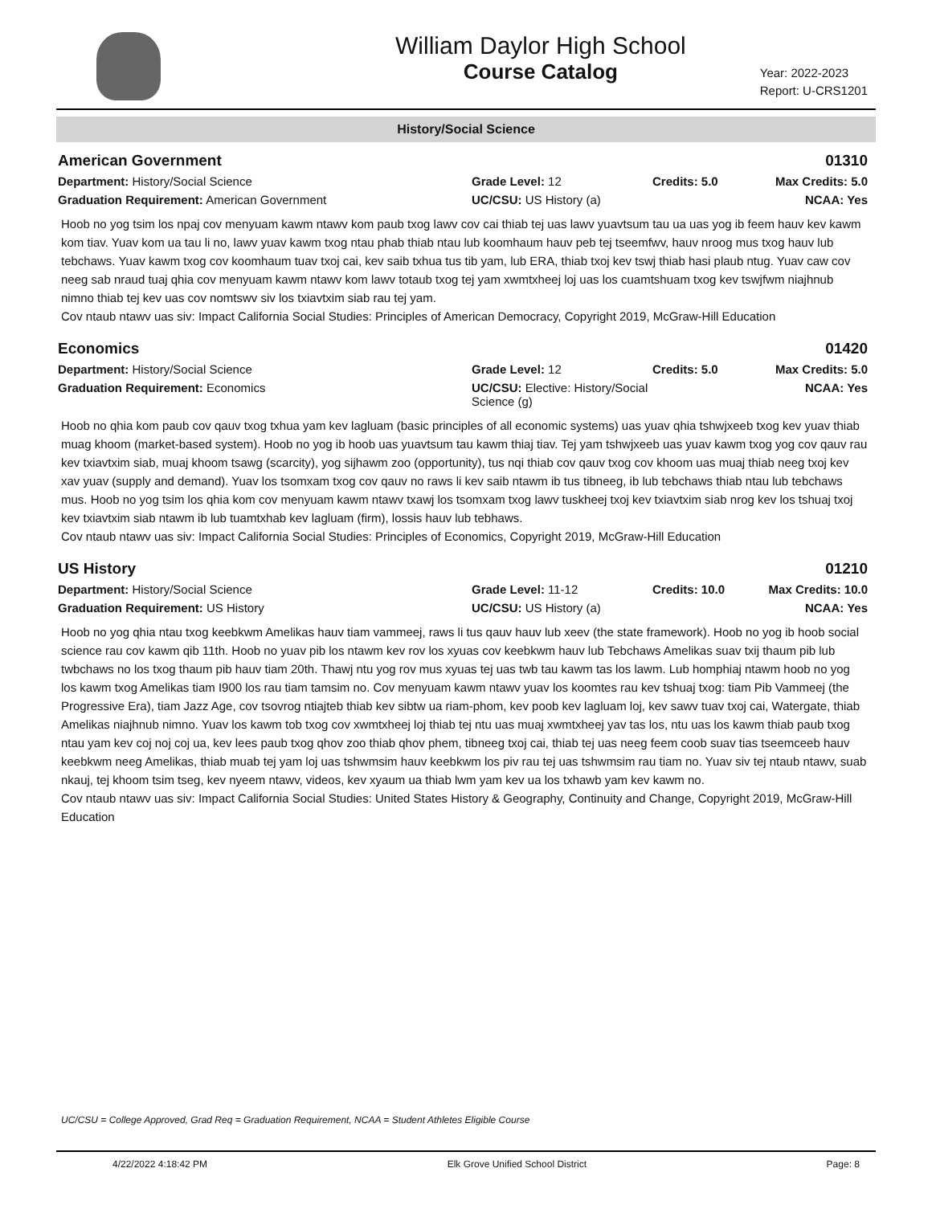William Daylor High School
Course Catalog
Year: 2022-2023
Report: U-CRS1201
History/Social Science
American Government 01310
Department: History/Social Science
Grade Level: 12
Credits: 5.0
Max Credits: 5.0
Graduation Requirement: American Government
UC/CSU: US History (a)
NCAA: Yes
Hoob no yog tsim los npaj cov menyuam kawm ntawv kom paub txog lawv cov cai thiab tej uas lawv yuavtsum tau ua uas yog ib feem hauv kev kawm kom tiav. Yuav kom ua tau li no, lawv yuav kawm txog ntau phab thiab ntau lub koomhaum hauv peb tej tseemfwv, hauv nroog mus txog hauv lub tebchaws. Yuav kawm txog cov koomhaum tuav txoj cai, kev saib txhua tus tib yam, lub ERA, thiab txoj kev tswj thiab hasi plaub ntug. Yuav caw cov neeg sab nraud tuaj qhia cov menyuam kawm ntawv kom lawv totaub txog tej yam xwmtxheej loj uas los cuamtshuam txog kev tswjfwm niajhnub nimno thiab tej kev uas cov nomtswv siv los txiavtxim siab rau tej yam.
Cov ntaub ntawv uas siv: Impact California Social Studies: Principles of American Democracy, Copyright 2019, McGraw-Hill Education
Economics 01420
Department: History/Social Science
Grade Level: 12
Credits: 5.0
Max Credits: 5.0
Graduation Requirement: Economics
UC/CSU: Elective: History/Social Science (g)
NCAA: Yes
Hoob no qhia kom paub cov qauv txog txhua yam kev lagluam (basic principles of all economic systems) uas yuav qhia tshwjxeeb txog kev yuav thiab muag khoom (market-based system). Hoob no yog ib hoob uas yuavtsum tau kawm thiaj tiav. Tej yam tshwjxeeb uas yuav kawm txog yog cov qauv rau kev txiavtxim siab, muaj khoom tsawg (scarcity), yog sijhawm zoo (opportunity), tus nqi thiab cov qauv txog cov khoom uas muaj thiab neeg txoj kev xav yuav (supply and demand). Yuav los tsomxam txog cov qauv no raws li kev saib ntawm ib tus tibneeg, ib lub tebchaws thiab ntau lub tebchaws mus. Hoob no yog tsim los qhia kom cov menyuam kawm ntawv txawj los tsomxam txog lawv tuskheej txoj kev txiavtxim siab nrog kev los tshuaj txoj kev txiavtxim siab ntawm ib lub tuamtxhab kev lagluam (firm), lossis hauv lub tebhaws.
Cov ntaub ntawv uas siv: Impact California Social Studies: Principles of Economics, Copyright 2019, McGraw-Hill Education
US History 01210
Department: History/Social Science
Grade Level: 11-12
Credits: 10.0
Max Credits: 10.0
Graduation Requirement: US History
UC/CSU: US History (a)
NCAA: Yes
Hoob no yog qhia ntau txog keebkwm Amelikas hauv tiam vammeej, raws li tus qauv hauv lub xeev (the state framework). Hoob no yog ib hoob social science rau cov kawm qib 11th. Hoob no yuav pib los ntawm kev rov los xyuas cov keebkwm hauv lub Tebchaws Amelikas suav txij thaum pib lub twbchaws no los txog thaum pib hauv tiam 20th. Thawj ntu yog rov mus xyuas tej uas twb tau kawm tas los lawm. Lub homphiaj ntawm hoob no yog los kawm txog Amelikas tiam I900 los rau tiam tamsim no. Cov menyuam kawm ntawv yuav los koomtes rau kev tshuaj txog: tiam Pib Vammeej (the Progressive Era), tiam Jazz Age, cov tsovrog ntiajteb thiab kev sibtw ua riam-phom, kev poob kev lagluam loj, kev sawv tuav txoj cai, Watergate, thiab Amelikas niajhnub nimno. Yuav los kawm tob txog cov xwmtxheej loj thiab tej ntu uas muaj xwmtxheej yav tas los, ntu uas los kawm thiab paub txog ntau yam kev coj noj coj ua, kev lees paub txog qhov zoo thiab qhov phem, tibneeg txoj cai, thiab tej uas neeg feem coob suav tias tseemceeb hauv keebkwm neeg Amelikas, thiab muab tej yam loj uas tshwmsim hauv keebkwm los piv rau tej uas tshwmsim rau tiam no. Yuav siv tej ntaub ntawv, suab nkauj, tej khoom tsim tseg, kev nyeem ntawv, videos, kev xyaum ua thiab lwm yam kev ua los txhawb yam kev kawm no.
Cov ntaub ntawv uas siv: Impact California Social Studies: United States History & Geography, Continuity and Change, Copyright 2019, McGraw-Hill Education
UC/CSU = College Approved, Grad Req = Graduation Requirement, NCAA = Student Athletes Eligible Course
4/22/2022 4:18:42 PM Elk Grove Unified School District Page: 8